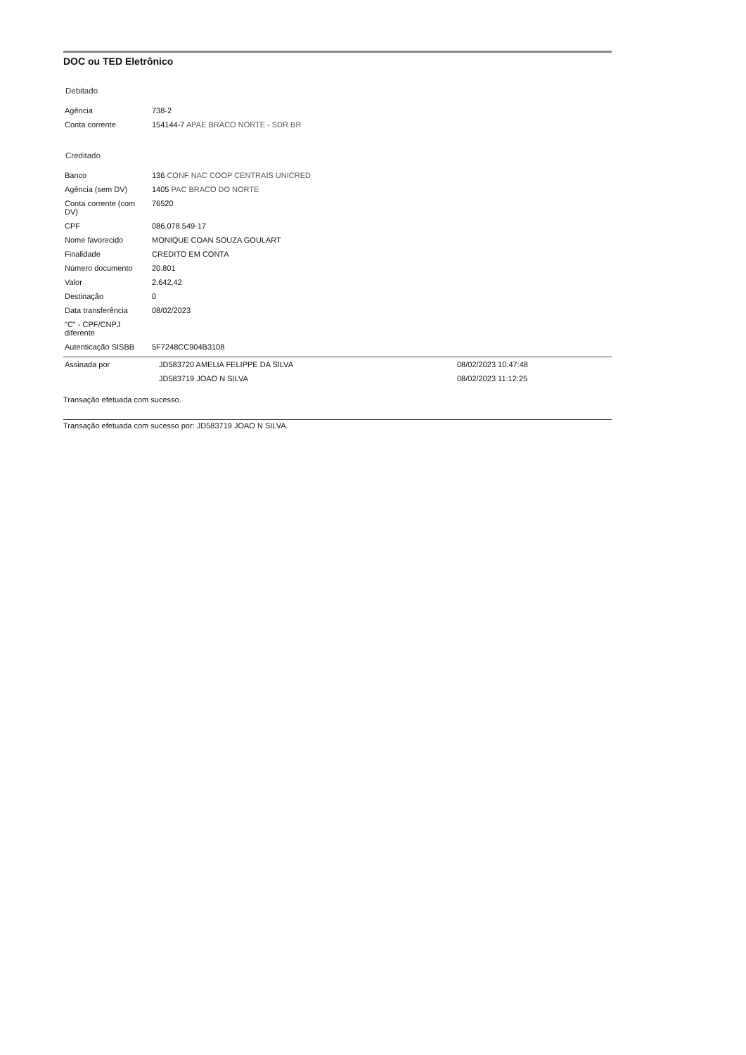DOC ou TED Eletrônico
Debitado
| Agência | 738-2 |
| Conta corrente | 154144-7 APAE BRACO NORTE - SDR BR |
Creditado
| Banco | 136 CONF NAC COOP CENTRAIS UNICRED |
| Agência (sem DV) | 1405 PAC BRACO DO NORTE |
| Conta corrente (com DV) | 76520 |
| CPF | 086.078.549-17 |
| Nome favorecido | MONIQUE COAN SOUZA GOULART |
| Finalidade | CREDITO EM CONTA |
| Número documento | 20.801 |
| Valor | 2.642,42 |
| Destinação | 0 |
| Data transferência | 08/02/2023 |
| "C" - CPF/CNPJ diferente | |
| Autenticação SISBB | 5F7248CC904B3108 |
| Assinada por | JD583720 AMELIA FELIPPE DA SILVA | 08/02/2023 10:47:48 |
| | JD583719 JOAO N SILVA | 08/02/2023 11:12:25 |
Transação efetuada com sucesso.
Transação efetuada com sucesso por: JD583719 JOAO N SILVA.